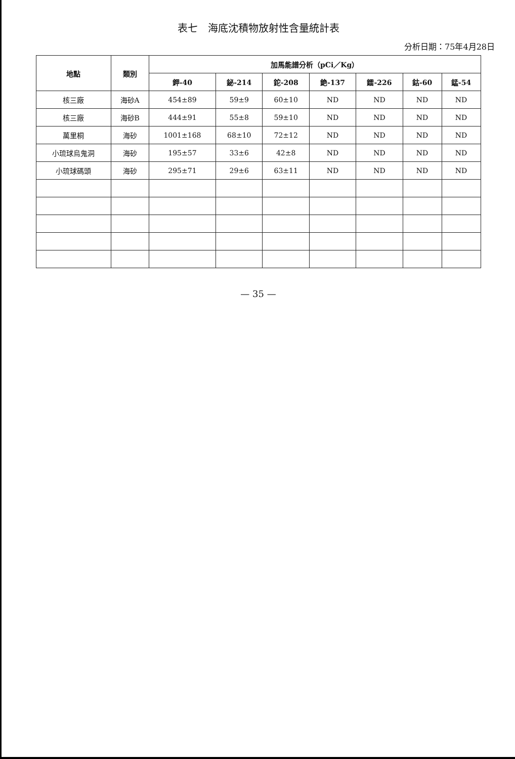表七　海底沈積物放射性含量統計表
分析日期：75年4月28日
| 地點 | 類別 | 加馬能譜分析（pCi／Kg） | | | | | | |
| --- | --- | --- | --- | --- | --- | --- | --- | --- |
| | | 鉀-40 | 鉍-214 | 鉈-208 | 銫-137 | 鐳-226 | 鈷-60 | 錳-54 |
| 核三廠 | 海砂A | 454±89 | 59±9 | 60±10 | ND | ND | ND | ND |
| 核三廠 | 海砂B | 444±91 | 55±8 | 59±10 | ND | ND | ND | ND |
| 萬里桐 | 海砂 | 1001±168 | 68±10 | 72±12 | ND | ND | ND | ND |
| 小琉球烏鬼洞 | 海砂 | 195±57 | 33±6 | 42±8 | ND | ND | ND | ND |
| 小琉球碼頭 | 海砂 | 295±71 | 29±6 | 63±11 | ND | ND | ND | ND |
— 35 —